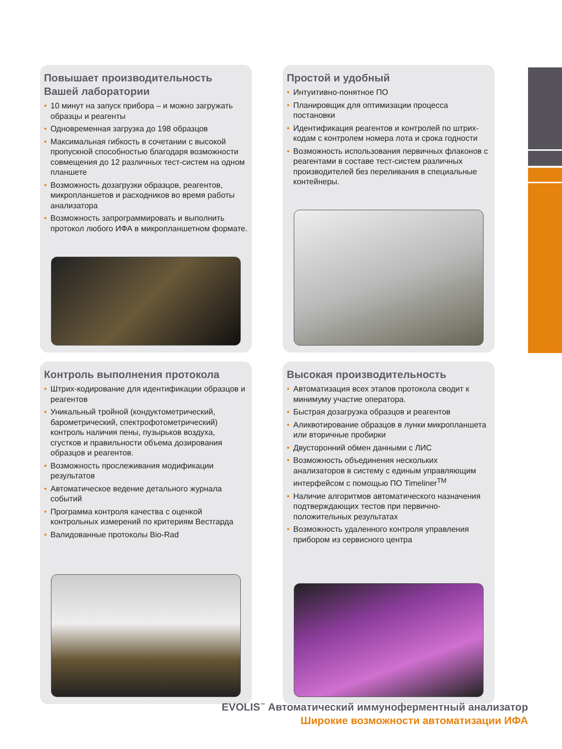Повышает производительность Вашей лаборатории
• 10 минут на запуск прибора – и можно загружать образцы и реагенты
• Одновременная загрузка до 198 образцов
• Максимальная гибкость в сочетании с высокой пропускной способностью благодаря возможности совмещения до 12 различных тест-систем на одном планшете
• Возможность дозагрузки образцов, реагентов, микропланшетов и расходников во время работы анализатора
• Возможность запрограммировать и выполнить протокол любого ИФА в микропланшетном формате.
Простой и удобный
• Интуитивно-понятное ПО
• Планировщик для оптимизации процесса постановки
• Идентификация реагентов и контролей по штрих-кодам с контролем номера лота и срока годности
• Возможность использования первичных флаконов с реагентами в составе тест-систем различных производителей без переливания в специальные контейнеры.
Контроль выполнения протокола
• Штрих-кодирование для идентификации образцов и реагентов
• Уникальный тройной (кондуктометрический, барометрический, спектрофотометрический) контроль наличия пены, пузырьков воздуха, сгустков и правильности объема дозирования образцов и реагентов.
• Возможность прослеживания модификации результатов
• Автоматическое ведение детального журнала событий
• Программа контроля качества с оценкой контрольных измерений по критериям Вестгарда
• Валидованные протоколы Bio-Rad
Высокая производительность
• Автоматизация всех этапов протокола сводит к минимуму участие оператора.
• Быстрая дозагрузка образцов и реагентов
• Аликвотирование образцов в лунки микропланшета или вторичные пробирки
• Двусторонний обмен данными с ЛИС
• Возможность объединения нескольких анализаторов в систему с единым управляющим интерфейсом с помощью ПО Timeliner<sup>TM</sup>
• Наличие алгоритмов автоматического назначения подтверждающих тестов при первично-положительных результатах
• Возможность удаленного контроля управления прибором из сервисного центра
EVOLIS<sup>™</sup> Автоматический иммуноферментный анализатор
Широкие возможности автоматизации ИФА